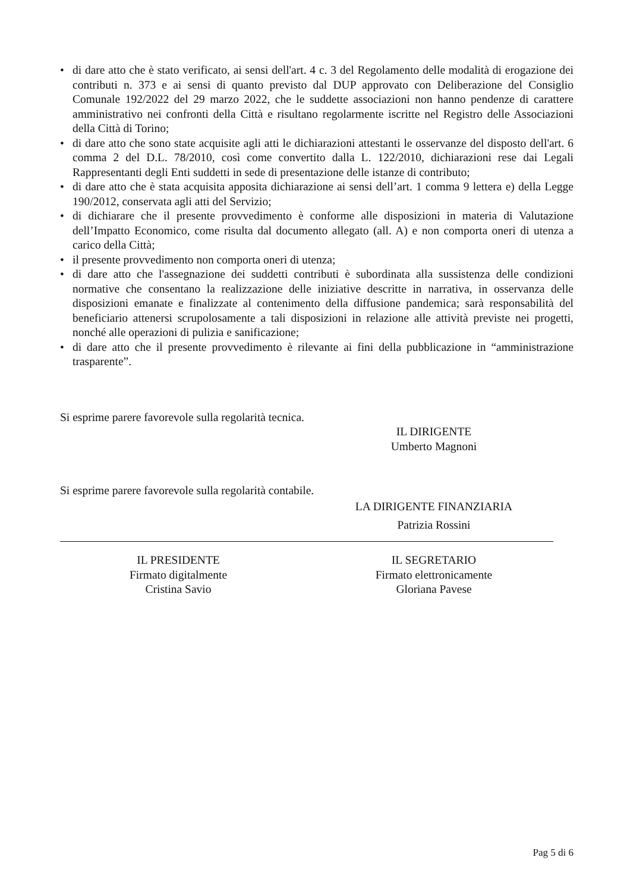• di dare atto che è stato verificato, ai sensi dell'art. 4 c. 3 del Regolamento delle modalità di erogazione dei contributi n. 373 e ai sensi di quanto previsto dal DUP approvato con Deliberazione del Consiglio Comunale 192/2022 del 29 marzo 2022, che le suddette associazioni non hanno pendenze di carattere amministrativo nei confronti della Città e risultano regolarmente iscritte nel Registro delle Associazioni della Città di Torino;
• di dare atto che sono state acquisite agli atti le dichiarazioni attestanti le osservanze del disposto dell'art. 6 comma 2 del D.L. 78/2010, così come convertito dalla L. 122/2010, dichiarazioni rese dai Legali Rappresentanti degli Enti suddetti in sede di presentazione delle istanze di contributo;
• di dare atto che è stata acquisita apposita dichiarazione ai sensi dell’art. 1 comma 9 lettera e) della Legge 190/2012, conservata agli atti del Servizio;
• di dichiarare che il presente provvedimento è conforme alle disposizioni in materia di Valutazione dell’Impatto Economico, come risulta dal documento allegato (all. A) e non comporta oneri di utenza a carico della Città;
• il presente provvedimento non comporta oneri di utenza;
• di dare atto che l'assegnazione dei suddetti contributi è subordinata alla sussistenza delle condizioni normative che consentano la realizzazione delle iniziative descritte in narrativa, in osservanza delle disposizioni emanate e finalizzate al contenimento della diffusione pandemica; sarà responsabilità del beneficiario attenersi scrupolosamente a tali disposizioni in relazione alle attività previste nei progetti, nonché alle operazioni di pulizia e sanificazione;
• di dare atto che il presente provvedimento è rilevante ai fini della pubblicazione in “amministrazione trasparente”.
Si esprime parere favorevole sulla regolarità tecnica.
IL DIRIGENTE
Umberto Magnoni
Si esprime parere favorevole sulla regolarità contabile.
LA DIRIGENTE FINANZIARIA
Patrizia Rossini
IL PRESIDENTE
Firmato digitalmente
Cristina Savio
IL SEGRETARIO
Firmato elettronicamente
Gloriana Pavese
Pag 5 di 6